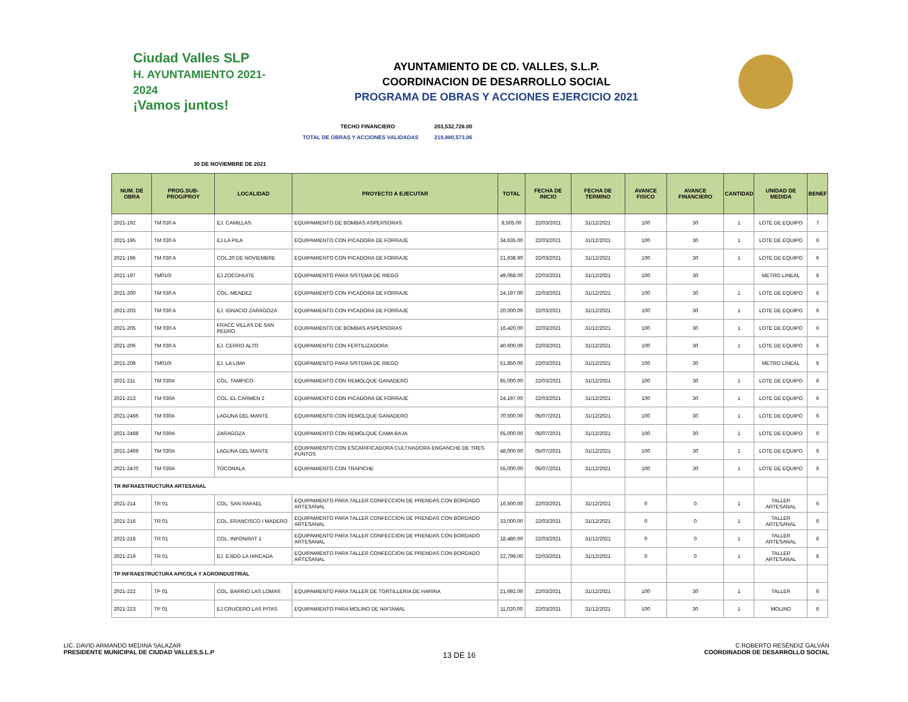Ciudad Valles SLP
H. AYUNTAMIENTO 2021-2024
¡Vamos juntos!
AYUNTAMIENTO DE CD. VALLES, S.L.P.
COORDINACION DE DESARROLLO SOCIAL
PROGRAMA DE OBRAS Y ACCIONES EJERCICIO 2021
TECHO FINANCIERO 203,532,726.00
TOTAL DE OBRAS Y ACCIONES VALIDADAS 219,880,573.06
30 DE NOVIEMBRE DE 2021
| NUM. DE OBRA | PROG.SUB-PROG/PROY | LOCALIDAD | PROYECTO A EJECUTAR | TOTAL | FECHA DE INICIO | FECHA DE TERMINO | AVANCE FISICO | AVANCE FINANCIERO | CANTIDAD | UNIDAD DE MEDIDA | BENEF |
| --- | --- | --- | --- | --- | --- | --- | --- | --- | --- | --- | --- |
| 2021-192 | TM 030 A | EJ. CAMILLAS | EQUIPAMIENTO DE BOMBAS ASPERSORAS | 8,505.00 | 22/03/2021 | 31/12/2021 | 100 | 30 | 1 | LOTE DE EQUIPO | 7 |
| 2021-195 | TM 030 A | EJ.LA PILA | EQUIPAMIENTO CON PICADORA DE FORRAJE | 34,635.00 | 22/03/2021 | 31/12/2021 | 100 | 30 | 1 | LOTE DE EQUIPO | 6 |
| 2021-196 | TM 030 A | COL.20 DE NOVIEMBRE | EQUIPAMIENTO CON PICADORA DE FORRAJE | 21,638.90 | 22/03/2021 | 31/12/2021 | 100 | 30 | 1 | LOTE DE EQUIPO | 6 |
| 2021-197 | TM010I | EJ.ZOCOHUITE | EQUIPAMIENTO PARA SISTEMA DE RIEGO | 49,068.00 | 22/03/2021 | 31/12/2021 | 100 | 30 | | METRO LINEAL | 6 |
| 2021-200 | TM 030 A | COL. MENDEZ | EQUIPAMIENTO CON PICADORA DE FORRAJE | 24,197.00 | 22/03/2021 | 31/12/2021 | 100 | 30 | 1 | LOTE DE EQUIPO | 6 |
| 2021-203 | TM 030 A | EJ. IGNACIO ZARAGOZA | EQUIPAMIENTO CON PICADORA DE FORRAJE | 20,000.00 | 22/03/2021 | 31/12/2021 | 100 | 30 | 1 | LOTE DE EQUIPO | 6 |
| 2021-205 | TM 030 A | FRACC VILLAS DE SAN PEDRO | EQUIPAMIENTO DE BOMBAS ASPERSORAS | 16,420.00 | 22/03/2021 | 31/12/2021 | 100 | 30 | 1 | LOTE DE EQUIPO | 6 |
| 2021-206 | TM 030 A | EJ. CERRO ALTO | EQUIPAMIENTO CON FERTILIZADORA | 40,600.00 | 22/03/2021 | 31/12/2021 | 100 | 30 | 1 | LOTE DE EQUIPO | 6 |
| 2021-208 | TM010I | EJ. LA LIMA | EQUIPAMIENTO PARA SISTEMA DE RIEGO | 51,850.00 | 22/03/2021 | 31/12/2021 | 100 | 30 | | METRO LINEAL | 6 |
| 2021-211 | TM 030A | COL. TAMPICO | EQUIPAMIENTO CON REMOLQUE GANADERO | 65,000.00 | 22/03/2021 | 31/12/2021 | 100 | 30 | 1 | LOTE DE EQUIPO | 6 |
| 2021-213 | TM 030A | COL. EL CARMEN 2 | EQUIPAMIENTO CON PICADORA DE FORRAJE | 24,197.00 | 22/03/2021 | 31/12/2021 | 100 | 30 | 1 | LOTE DE EQUIPO | 6 |
| 2021-2466 | TM 030A | LAGUNA DEL MANTE | EQUIPAMIENTO CON REMOLQUE GANADERO | 70,000.00 | 05/07/2021 | 31/12/2021 | 100 | 30 | 1 | LOTE DE EQUIPO | 6 |
| 2021-2468 | TM 030A | ZARAGOZA | EQUIPAMIENTO CON REMOLQUE CAMA BAJA | 65,000.00 | 05/07/2021 | 31/12/2021 | 100 | 30 | 1 | LOTE DE EQUIPO | 6 |
| 2021-2469 | TM 030A | LAGUNA DEL MANTE | EQUIPAMIENTO CON ESCARIFICADORA CULTIVADORA ENGANCHE DE TRES PUNTOS | 48,000.00 | 05/07/2021 | 31/12/2021 | 100 | 30 | 1 | LOTE DE EQUIPO | 6 |
| 2021-2470 | TM 030A | TOCONALA | EQUIPAMIENTO CON TRAPICHE | 55,000.00 | 05/07/2021 | 31/12/2021 | 100 | 30 | 1 | LOTE DE EQUIPO | 6 |
| TR INFRAESTRUCTURA ARTESANAL | | | | | | | | | | | |
| 2021-214 | TR 01 | COL. SAN RAFAEL | EQUIPAMIENTO PARA TALLER CONFECCION DE PRENDAS CON BORDADO ARTESANAL | 16,500.00 | 22/03/2021 | 31/12/2021 | 0 | 0 | 1 | TALLER ARTESANAL | 6 |
| 2021-216 | TR 01 | COL. FRANCISCO I MADERO | EQUIPAMIENTO PARA TALLER CONFECCION DE PRENDAS CON BORDADO ARTESANAL | 33,000.00 | 22/03/2021 | 31/12/2021 | 0 | 0 | 1 | TALLER ARTESANAL | 6 |
| 2021-218 | TR 01 | COL. INFONAVIT 1 | EQUIPAMIENTO PARA TALLER CONFECCION DE PRENDAS CON BORDADO ARTESANAL | 18,480.00 | 22/03/2021 | 31/12/2021 | 0 | 0 | 1 | TALLER ARTESANAL | 6 |
| 2021-219 | TR 01 | EJ. EJIDO LA HINCADA | EQUIPAMIENTO PARA TALLER CONFECCION DE PRENDAS CON BORDADO ARTESANAL | 22,799.00 | 22/03/2021 | 31/12/2021 | 0 | 0 | 1 | TALLER ARTESANAL | 6 |
| TP INFRAESTRUCTURA APICOLA Y AGROINDUSTRIAL | | | | | | | | | | | |
| 2021-222 | TP 01 | COL. BARRIO LAS LOMAS | EQUIPAMIENTO PARA TALLER DE TORTILLERIA DE HARINA | 21,692.00 | 22/03/2021 | 31/12/2021 | 100 | 30 | 1 | TALLER | 6 |
| 2021-223 | TP 01 | EJ.CRUCERO LAS PITAS | EQUIPAMIENTO PARA MOLINO DE NIXTAMAL | 11,020.00 | 22/03/2021 | 31/12/2021 | 100 | 30 | 1 | MOLINO | 6 |
LIC. DAVID ARMANDO MEDINA SALAZAR
PRESIDENTE MUNICIPAL DE CIUDAD VALLES,S.L.P
13 DE 16
C.ROBERTO RESÉNDIZ GALVÁN
COORDINADOR DE DESARROLLO SOCIAL